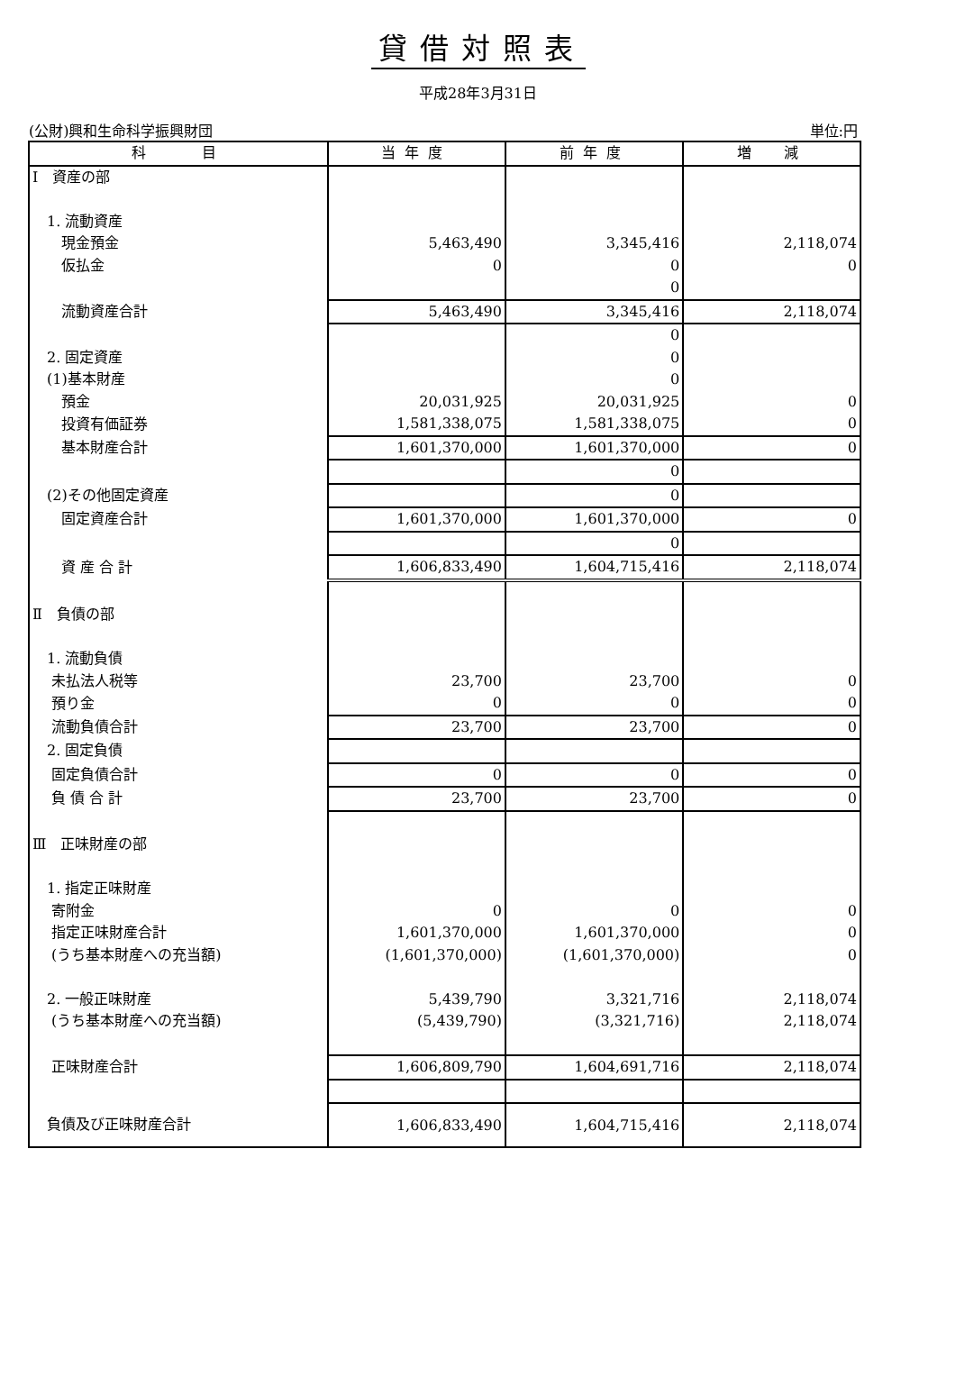貸借対照表
平成28年3月31日
(公財)興和生命科学振興財団 単位:円
| 科 目 | 当年度 | 前年度 | 増 減 |
| --- | --- | --- | --- |
| Ⅰ 資産の部 | | | |
| 1. 流動資産 | | | |
| 現金預金 | 5,463,490 | 3,345,416 | 2,118,074 |
| 仮払金 | 0 | 0 | 0 |
| | | 0 | |
| 流動資産合計 | 5,463,490 | 3,345,416 | 2,118,074 |
| | | 0 | |
| 2. 固定資産 | | 0 | |
| (1)基本財産 | | 0 | |
| 預金 | 20,031,925 | 20,031,925 | 0 |
| 投資有価証券 | 1,581,338,075 | 1,581,338,075 | 0 |
| 基本財産合計 | 1,601,370,000 | 1,601,370,000 | 0 |
| | | 0 | |
| (2)その他固定資産 | | 0 | |
| 固定資産合計 | 1,601,370,000 | 1,601,370,000 | 0 |
| | | 0 | |
| 資 産 合 計 | 1,606,833,490 | 1,604,715,416 | 2,118,074 |
| Ⅱ 負債の部 | | | |
| 1. 流動負債 | | | |
| 未払法人税等 | 23,700 | 23,700 | 0 |
| 預り金 | 0 | 0 | 0 |
| 流動負債合計 | 23,700 | 23,700 | 0 |
| 2. 固定負債 | | | |
| 固定負債合計 | 0 | 0 | 0 |
| 負 債 合 計 | 23,700 | 23,700 | 0 |
| Ⅲ 正味財産の部 | | | |
| 1. 指定正味財産 | | | |
| 寄附金 | 0 | 0 | 0 |
| 指定正味財産合計 | 1,601,370,000 | 1,601,370,000 | 0 |
| (うち基本財産への充当額) | (1,601,370,000) | (1,601,370,000) | 0 |
| 2. 一般正味財産 | 5,439,790 | 3,321,716 | 2,118,074 |
| (うち基本財産への充当額) | (5,439,790) | (3,321,716) | 2,118,074 |
| 正味財産合計 | 1,606,809,790 | 1,604,691,716 | 2,118,074 |
| 負債及び正味財産合計 | 1,606,833,490 | 1,604,715,416 | 2,118,074 |